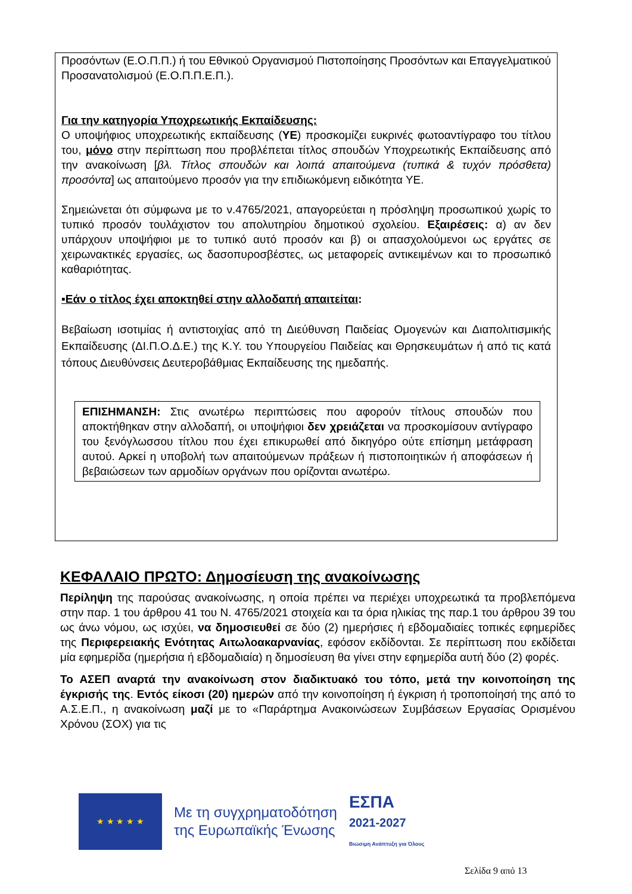Προσόντων (Ε.Ο.Π.Π.) ή του Εθνικού Οργανισμού Πιστοποίησης Προσόντων και Επαγγελματικού Προσανατολισμού (Ε.Ο.Π.Π.Ε.Π.).
Για την κατηγορία Υποχρεωτικής Εκπαίδευσης:
Ο υποψήφιος υποχρεωτικής εκπαίδευσης (ΥΕ) προσκομίζει ευκρινές φωτοαντίγραφο του τίτλου του, μόνο στην περίπτωση που προβλέπεται τίτλος σπουδών Υποχρεωτικής Εκπαίδευσης από την ανακοίνωση [βλ. Τίτλος σπουδών και λοιπά απαιτούμενα (τυπικά & τυχόν πρόσθετα) προσόντα] ως απαιτούμενο προσόν για την επιδιωκόμενη ειδικότητα ΥΕ.
Σημειώνεται ότι σύμφωνα με το ν.4765/2021, απαγορεύεται η πρόσληψη προσωπικού χωρίς το τυπικό προσόν τουλάχιστον του απολυτηρίου δημοτικού σχολείου. Εξαιρέσεις: α) αν δεν υπάρχουν υποψήφιοι με το τυπικό αυτό προσόν και β) οι απασχολούμενοι ως εργάτες σε χειρωνακτικές εργασίες, ως δασοπυροσβέστες, ως μεταφορείς αντικειμένων και το προσωπικό καθαριότητας.
▪Εάν ο τίτλος έχει αποκτηθεί στην αλλοδαπή απαιτείται:
Βεβαίωση ισοτιμίας ή αντιστοιχίας από τη Διεύθυνση Παιδείας Ομογενών και Διαπολιτισμικής Εκπαίδευσης (ΔΙ.Π.Ο.Δ.Ε.) της Κ.Υ. του Υπουργείου Παιδείας και Θρησκευμάτων ή από τις κατά τόπους Διευθύνσεις Δευτεροβάθμιας Εκπαίδευσης της ημεδαπής.
ΕΠΙΣΗΜΑΝΣΗ: Στις ανωτέρω περιπτώσεις που αφορούν τίτλους σπουδών που αποκτήθηκαν στην αλλοδαπή, οι υποψήφιοι δεν χρειάζεται να προσκομίσουν αντίγραφο του ξενόγλωσσου τίτλου που έχει επικυρωθεί από δικηγόρο ούτε επίσημη μετάφραση αυτού. Αρκεί η υποβολή των απαιτούμενων πράξεων ή πιστοποιητικών ή αποφάσεων ή βεβαιώσεων των αρμοδίων οργάνων που ορίζονται ανωτέρω.
ΚΕΦΑΛΑΙΟ ΠΡΩΤΟ: Δημοσίευση της ανακοίνωσης
Περίληψη της παρούσας ανακοίνωσης, η οποία πρέπει να περιέχει υποχρεωτικά τα προβλεπόμενα στην παρ. 1 του άρθρου 41 του Ν. 4765/2021 στοιχεία και τα όρια ηλικίας της παρ.1 του άρθρου 39 του ως άνω νόμου, ως ισχύει, να δημοσιευθεί σε δύο (2) ημερήσιες ή εβδομαδιαίες τοπικές εφημερίδες της Περιφερειακής Ενότητας Αιτωλοακαρνανίας, εφόσον εκδίδονται. Σε περίπτωση που εκδίδεται μία εφημερίδα (ημερήσια ή εβδομαδιαία) η δημοσίευση θα γίνει στην εφημερίδα αυτή δύο (2) φορές.
Το ΑΣΕΠ αναρτά την ανακοίνωση στον διαδικτυακό του τόπο, μετά την κοινοποίηση της έγκρισής της. Εντός είκοσι (20) ημερών από την κοινοποίηση ή έγκριση ή τροποποίησή της από το Α.Σ.Ε.Π., η ανακοίνωση μαζί με το «Παράρτημα Ανακοινώσεων Συμβάσεων Εργασίας Ορισμένου Χρόνου (ΣΟΧ) για τις
★ ★ ★ ★ ★
Με τη συγχρηματοδότηση
της Ευρωπαϊκής Ένωσης
ΕΣΠΑ
2021-2027
Βιώσιμη Ανάπτυξη για Όλους
Σελίδα 9 από 13